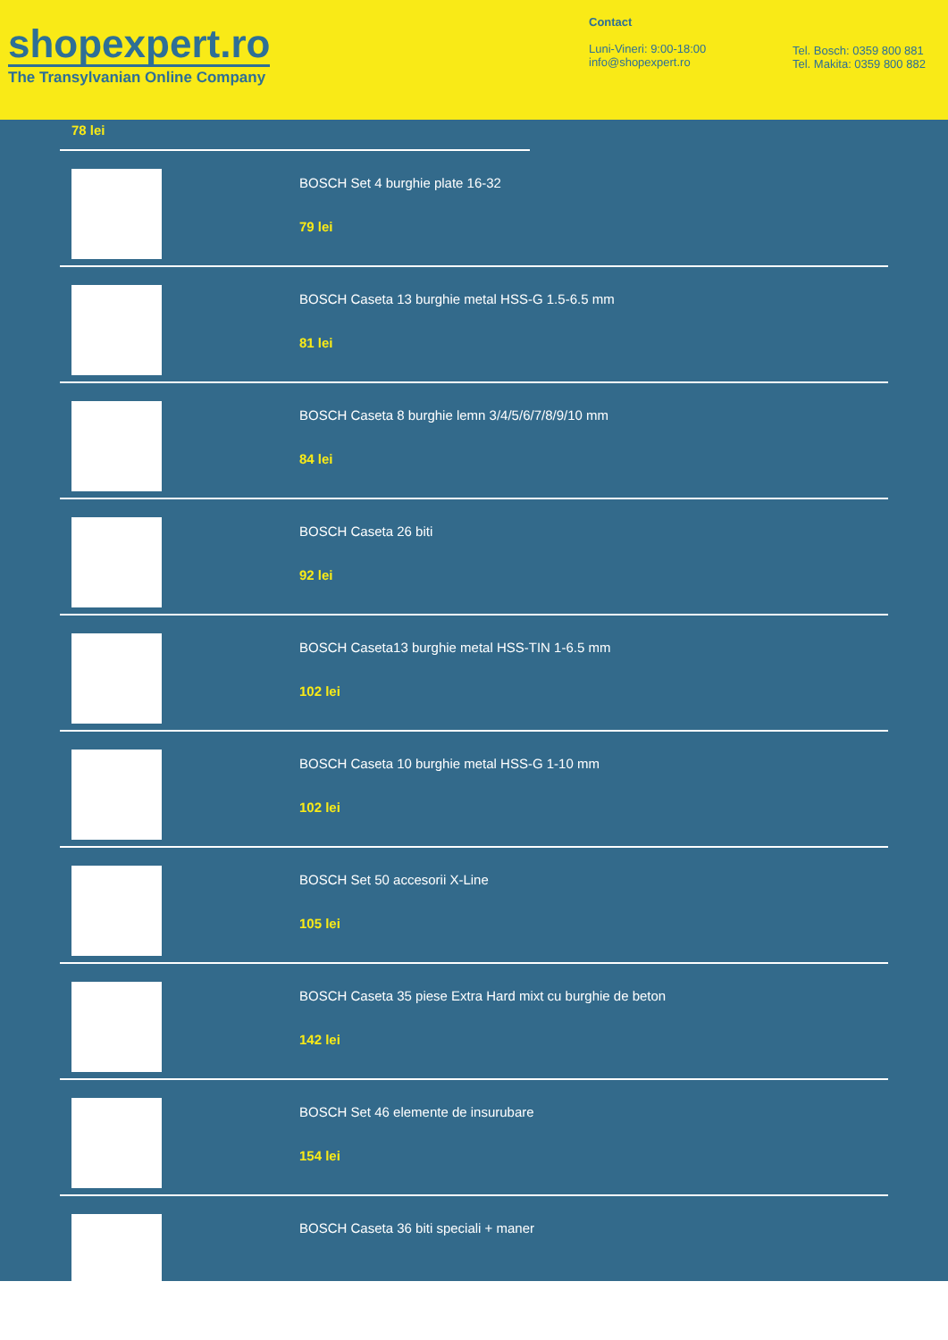shopexpert.ro
The Transylvanian Online Company
Contact
Luni-Vineri: 9:00-18:00
info@shopexpert.ro
Tel. Bosch: 0359 800 881
Tel. Makita: 0359 800 882
78 lei
BOSCH Set 4 burghie plate 16-32
79 lei
BOSCH Caseta 13 burghie metal HSS-G 1.5-6.5 mm
81 lei
BOSCH Caseta 8 burghie lemn 3/4/5/6/7/8/9/10 mm
84 lei
BOSCH Caseta 26 biti
92 lei
BOSCH Caseta13 burghie metal HSS-TIN 1-6.5 mm
102 lei
BOSCH Caseta 10 burghie metal HSS-G 1-10 mm
102 lei
BOSCH Set 50 accesorii X-Line
105 lei
BOSCH Caseta 35 piese Extra Hard mixt cu burghie de beton
142 lei
BOSCH Set 46 elemente de insurubare
154 lei
BOSCH Caseta 36 biti speciali + maner